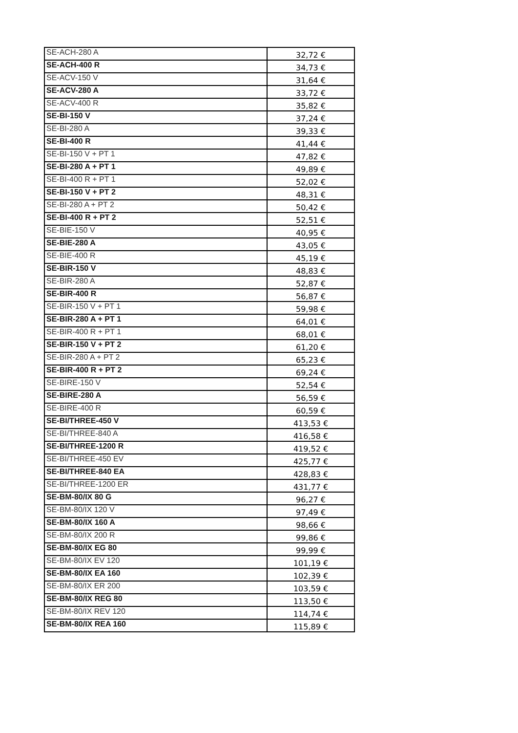| SE-ACH-280 A | 32,72 € |
| SE-ACH-400 R | 34,73 € |
| SE-ACV-150 V | 31,64 € |
| SE-ACV-280 A | 33,72 € |
| SE-ACV-400 R | 35,82 € |
| SE-BI-150 V | 37,24 € |
| SE-BI-280 A | 39,33 € |
| SE-BI-400 R | 41,44 € |
| SE-BI-150 V + PT 1 | 47,82 € |
| SE-BI-280 A + PT 1 | 49,89 € |
| SE-BI-400 R + PT 1 | 52,02 € |
| SE-BI-150 V + PT 2 | 48,31 € |
| SE-BI-280 A + PT 2 | 50,42 € |
| SE-BI-400 R + PT 2 | 52,51 € |
| SE-BIE-150 V | 40,95 € |
| SE-BIE-280 A | 43,05 € |
| SE-BIE-400 R | 45,19 € |
| SE-BIR-150 V | 48,83 € |
| SE-BIR-280 A | 52,87 € |
| SE-BIR-400 R | 56,87 € |
| SE-BIR-150 V + PT 1 | 59,98 € |
| SE-BIR-280 A + PT 1 | 64,01 € |
| SE-BIR-400 R + PT 1 | 68,01 € |
| SE-BIR-150 V + PT 2 | 61,20 € |
| SE-BIR-280 A + PT 2 | 65,23 € |
| SE-BIR-400 R + PT 2 | 69,24 € |
| SE-BIRE-150 V | 52,54 € |
| SE-BIRE-280 A | 56,59 € |
| SE-BIRE-400 R | 60,59 € |
| SE-BI/THREE-450 V | 413,53 € |
| SE-BI/THREE-840 A | 416,58 € |
| SE-BI/THREE-1200 R | 419,52 € |
| SE-BI/THREE-450 EV | 425,77 € |
| SE-BI/THREE-840 EA | 428,83 € |
| SE-BI/THREE-1200 ER | 431,77 € |
| SE-BM-80/IX 80 G | 96,27 € |
| SE-BM-80/IX 120 V | 97,49 € |
| SE-BM-80/IX 160 A | 98,66 € |
| SE-BM-80/IX 200 R | 99,86 € |
| SE-BM-80/IX EG 80 | 99,99 € |
| SE-BM-80/IX EV 120 | 101,19 € |
| SE-BM-80/IX EA 160 | 102,39 € |
| SE-BM-80/IX ER 200 | 103,59 € |
| SE-BM-80/IX REG 80 | 113,50 € |
| SE-BM-80/IX REV 120 | 114,74 € |
| SE-BM-80/IX REA 160 | 115,89 € |